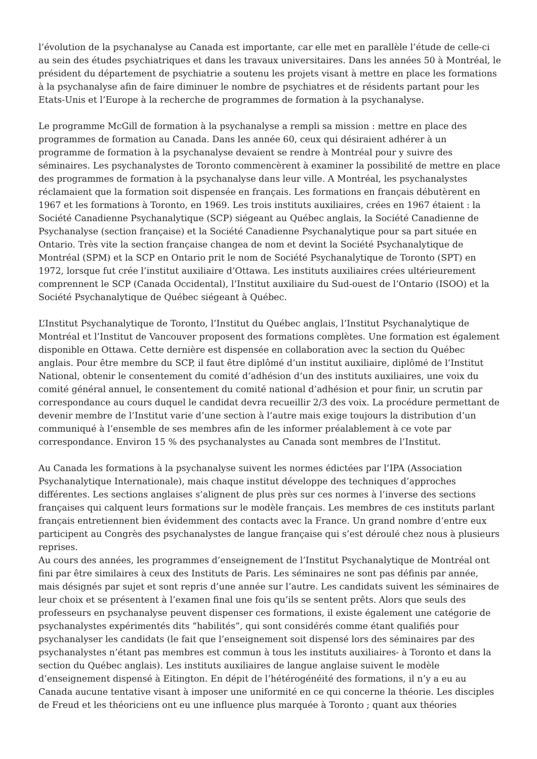l’évolution de la psychanalyse au Canada est importante, car elle met en parallèle l’étude de celle-ci au sein des études psychiatriques et dans les travaux universitaires. Dans les années 50 à Montréal, le président du département de psychiatrie a soutenu les projets visant à mettre en place les formations à la psychanalyse afin de faire diminuer le nombre de psychiatres et de résidents partant pour les Etats-Unis et l’Europe à la recherche de programmes de formation à la psychanalyse.
Le programme McGill de formation à la psychanalyse a rempli sa mission : mettre en place des programmes de formation au Canada. Dans les année 60, ceux qui désiraient adhérer à un programme de formation à la psychanalyse devaient se rendre à Montréal pour y suivre des séminaires. Les psychanalystes de Toronto commencèrent à examiner la possibilité de mettre en place des programmes de formation à la psychanalyse dans leur ville. A Montréal, les psychanalystes réclamaient que la formation soit dispensée en français. Les formations en français débutèrent en 1967 et les formations à Toronto, en 1969. Les trois instituts auxiliaires, crées en 1967 étaient : la Société Canadienne Psychanalytique (SCP) siégeant au Québec anglais, la Société Canadienne de Psychanalyse (section française) et la Société Canadienne Psychanalytique pour sa part située en Ontario. Très vite la section française changea de nom et devint la Société Psychanalytique de Montréal (SPM) et la SCP en Ontario prit le nom de Société Psychanalytique de Toronto (SPT) en 1972, lorsque fut crée l’institut auxiliaire d’Ottawa. Les instituts auxiliaires crées ultérieurement comprennent le SCP (Canada Occidental), l’Institut auxiliaire du Sud-ouest de l’Ontario (ISOO) et la Société Psychanalytique de Québec siégeant à Québec.
L’Institut Psychanalytique de Toronto, l’Institut du Québec anglais, l’Institut Psychanalytique de Montréal et l’Institut de Vancouver proposent des formations complètes. Une formation est également disponible en Ottawa. Cette dernière est dispensée en collaboration avec la section du Québec anglais. Pour être membre du SCP, il faut être diplômé d’un institut auxiliaire, diplômé de l’Institut National, obtenir le consentement du comité d’adhésion d’un des instituts auxiliaires, une voix du comité général annuel, le consentement du comité national d’adhésion et pour finir, un scrutin par correspondance au cours duquel le candidat devra recueillir 2/3 des voix. La procédure permettant de devenir membre de l’Institut varie d’une section à l’autre mais exige toujours la distribution d’un communiqué à l’ensemble de ses membres afin de les informer préalablement à ce vote par correspondance. Environ 15 % des psychanalystes au Canada sont membres de l’Institut.
Au Canada les formations à la psychanalyse suivent les normes édictées par l’IPA (Association Psychanalytique Internationale), mais chaque institut développe des techniques d’approches différentes. Les sections anglaises s’alignent de plus près sur ces normes à l’inverse des sections françaises qui calquent leurs formations sur le modèle français. Les membres de ces instituts parlant français entretiennent bien évidemment des contacts avec la France. Un grand nombre d’entre eux participent au Congrès des psychanalystes de langue française qui s’est déroulé chez nous à plusieurs reprises.
Au cours des années, les programmes d’enseignement de l’Institut Psychanalytique de Montréal ont fini par être similaires à ceux des Instituts de Paris. Les séminaires ne sont pas définis par année, mais désignés par sujet et sont repris d’une année sur l’autre. Les candidats suivent les séminaires de leur choix et se présentent à l’examen final une fois qu’ils se sentent prêts. Alors que seuls des professeurs en psychanalyse peuvent dispenser ces formations, il existe également une catégorie de psychanalystes expérimentés dits “habilités”, qui sont considérés comme étant qualifiés pour psychanalyser les candidats (le fait que l’enseignement soit dispensé lors des séminaires par des psychanalystes n’étant pas membres est commun à tous les instituts auxiliaires- à Toronto et dans la section du Québec anglais). Les instituts auxiliaires de langue anglaise suivent le modèle d’enseignement dispensé à Eitington. En dépit de l’hétérogénéité des formations, il n’y a eu au Canada aucune tentative visant à imposer une uniformité en ce qui concerne la théorie. Les disciples de Freud et les théoriciens ont eu une influence plus marquée à Toronto ; quant aux théories